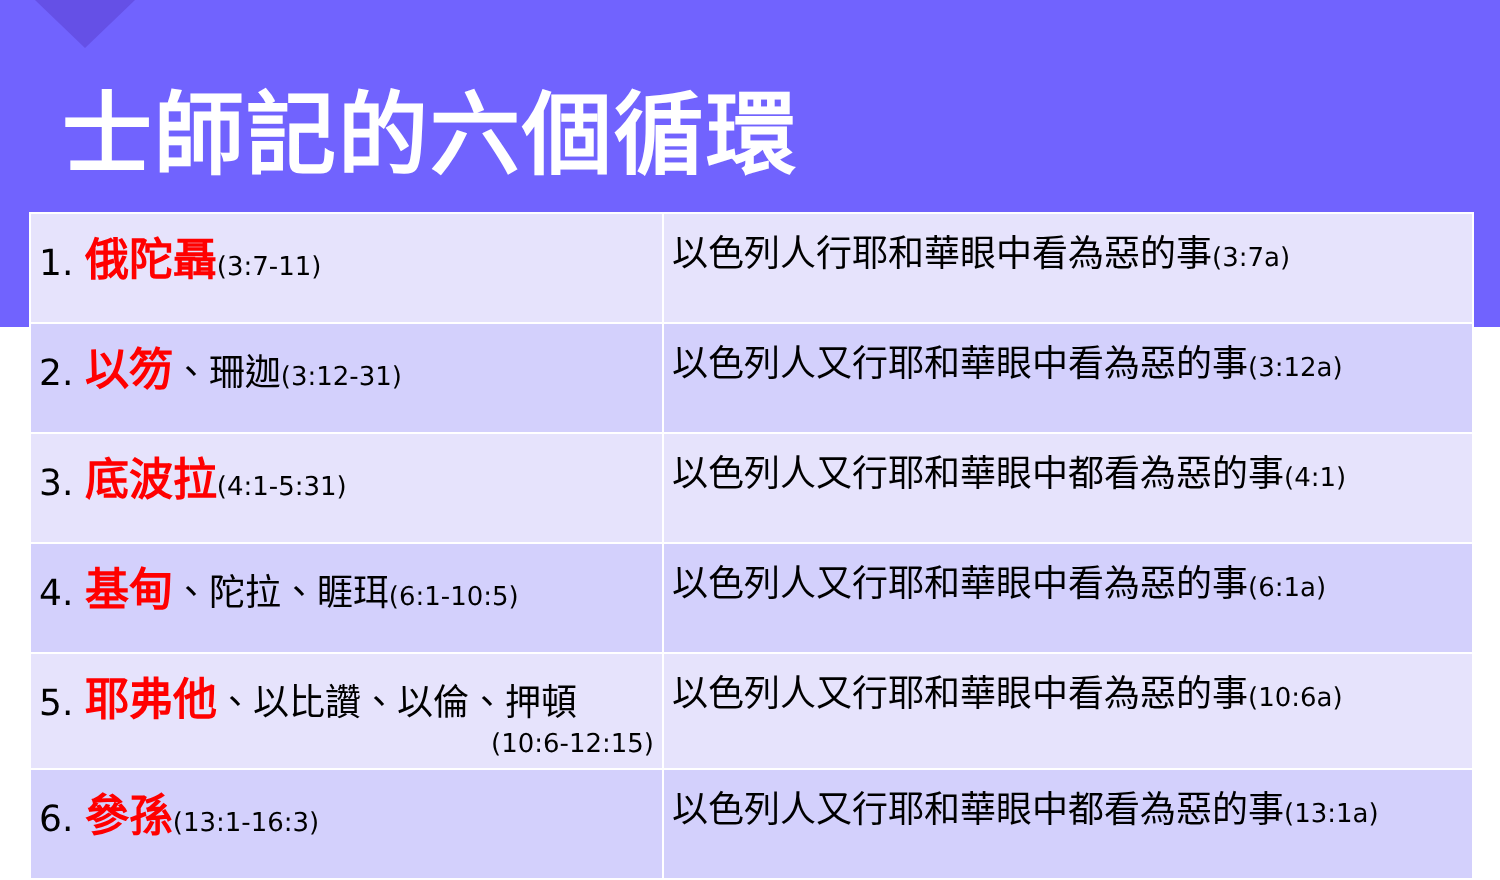士師記的六個循環
| 1. 俄陀聶 (3:7-11) | 以色列人行耶和華眼中看為惡的事 (3:7a) |
| 2. 以笏 、珊迦 (3:12-31) | 以色列人又行耶和華眼中看為惡的事 (3:12a) |
| 3. 底波拉 (4:1-5:31) | 以色列人又行耶和華眼中都看為惡的事 (4:1) |
| 4. 基甸 、陀拉、睚珥 (6:1-10:5) | 以色列人又行耶和華眼中看為惡的事 (6:1a) |
| 5. 耶弗他 、以比讚、以倫、押頓 (10:6-12:15) | 以色列人又行耶和華眼中看為惡的事 (10:6a) |
| 6. 參孫 (13:1-16:3) | 以色列人又行耶和華眼中都看為惡的事 (13:1a) |